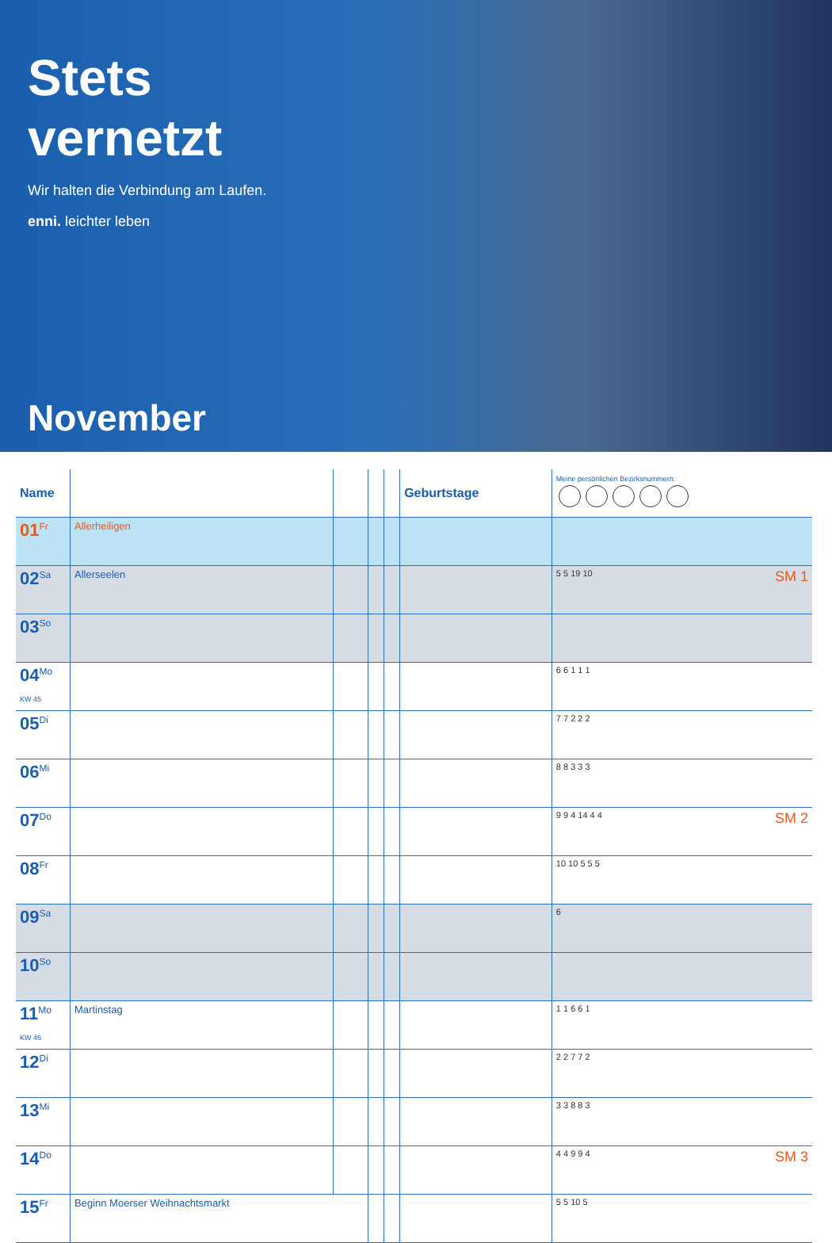Stets
vernetzt
Wir halten die Verbindung am Laufen.
enni. leichter leben
November
| Name | | | | | Geburtstage | Meine persönlichen Bezirksnummern: |
| --- | --- | --- | --- | --- | --- | --- |
| 01<sup>Fr</sup> | Allerheiligen | | | | | |
| 02<sup>Sa</sup> | Allerseelen | | | | | 5 5 19 10 SM 1 |
| 03<sup>So</sup> | | | | | | |
| 04<sup>Mo</sup> KW 45 | | | | | | 6 6 1 1 1 |
| 05<sup>Di</sup> | | | | | | 7 7 2 2 2 |
| 06<sup>Mi</sup> | | | | | | 8 8 3 3 3 |
| 07<sup>Do</sup> | | | | | | 9 9 4 14 4 4 SM 2 |
| 08<sup>Fr</sup> | | | | | | 10 10 5 5 5 |
| 09<sup>Sa</sup> | | | | | | 6 |
| 10<sup>So</sup> | | | | | | |
| 11<sup>Mo</sup> KW 46 | Martinstag | | | | | 1 1 6 6 1 |
| 12<sup>Di</sup> | | | | | | 2 2 7 7 2 |
| 13<sup>Mi</sup> | | | | | | 3 3 8 8 3 |
| 14<sup>Do</sup> | | | | | | 4 4 9 9 4 SM 3 |
| 15<sup>Fr</sup> | Beginn Moerser Weihnachtsmarkt | | | | | 5 5 10 5 |